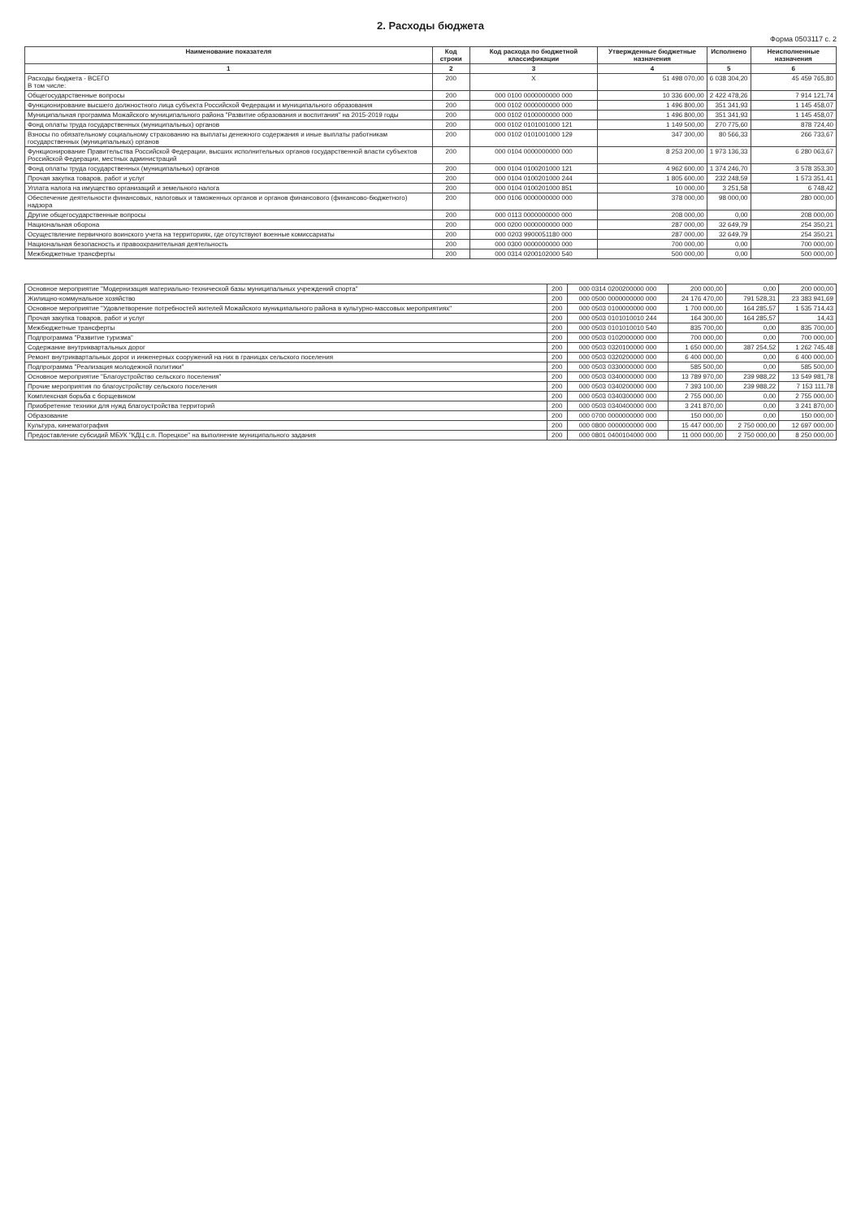2. Расходы бюджета
Форма 0503117 с. 2
| Наименование показателя | Код строки | Код расхода по бюджетной классификации | Утвержденные бюджетные назначения | Исполнено | Неисполненные назначения |
| --- | --- | --- | --- | --- | --- |
| 1 | 2 | 3 | 4 | 5 | 6 |
| Расходы бюджета - ВСЕГО В том числе: | 200 | X | 51 498 070,00 | 6 038 304,20 | 45 459 765,80 |
| Общегосударственные вопросы | 200 | 000 0100 0000000000 000 | 10 336 600,00 | 2 422 478,26 | 7 914 121,74 |
| Функционирование высшего должностного лица субъекта Российской Федерации и муниципального образования | 200 | 000 0102 0000000000 000 | 1 496 800,00 | 351 341,93 | 1 145 458,07 |
| Муниципальная программа Можайского муниципального района "Развитие образования и воспитания" на 2015-2019 годы | 200 | 000 0102 0100000000 000 | 1 496 800,00 | 351 341,93 | 1 145 458,07 |
| Фонд оплаты труда государственных (муниципальных) органов | 200 | 000 0102 0101001000 121 | 1 149 500,00 | 270 775,60 | 878 724,40 |
| Взносы по обязательному социальному страхованию на выплаты денежного содержания и иные выплаты работникам государственных (муниципальных) органов | 200 | 000 0102 0101001000 129 | 347 300,00 | 80 566,33 | 266 733,67 |
| Функционирование Правительства Российской Федерации, высших исполнительных органов государственной власти субъектов Российской Федерации, местных администраций | 200 | 000 0104 0000000000 000 | 8 253 200,00 | 1 973 136,33 | 6 280 063,67 |
| Фонд оплаты труда государственных (муниципальных) органов | 200 | 000 0104 0100201000 121 | 4 962 600,00 | 1 374 246,70 | 3 578 353,30 |
| Прочая закупка товаров, работ и услуг | 200 | 000 0104 0100201000 244 | 1 805 600,00 | 232 248,59 | 1 573 351,41 |
| Уплата налога на имущество организаций и земельного налога | 200 | 000 0104 0100201000 851 | 10 000,00 | 3 251,58 | 6 748,42 |
| Обеспечение деятельности финансовых, налоговых и таможенных органов и органов финансового (финансово-бюджетного) надзора | 200 | 000 0106 0000000000 000 | 378 000,00 | 98 000,00 | 280 000,00 |
| Другие общегосударственные вопросы | 200 | 000 0113 0000000000 000 | 208 000,00 | 0,00 | 208 000,00 |
| Национальная оборона | 200 | 000 0200 0000000000 000 | 287 000,00 | 32 649,79 | 254 350,21 |
| Осуществление первичного воинского учета на территориях, где отсутствуют военные комиссариаты | 200 | 000 0203 9900051180 000 | 287 000,00 | 32 649,79 | 254 350,21 |
| Национальная безопасность и правоохранительная деятельность | 200 | 000 0300 0000000000 000 | 700 000,00 | 0,00 | 700 000,00 |
| Межбюджетные трансферты | 200 | 000 0314 0200102000 540 | 500 000,00 | 0,00 | 500 000,00 |
| Основное мероприятие "Модернизация материально-технической базы муниципальных учреждений спорта" | 200 | 000 0314 0200200000 000 | 200 000,00 | 0,00 | 200 000,00 |
| Жилищно-коммунальное хозяйство | 200 | 000 0500 0000000000 000 | 24 176 470,00 | 791 528,31 | 23 383 941,69 |
| Основное мероприятие "Удовлетворение потребностей жителей Можайского муниципального района в культурно-массовых мероприятиях" | 200 | 000 0503 0100000000 000 | 1 700 000,00 | 164 285,57 | 1 535 714,43 |
| Прочая закупка товаров, работ и услуг | 200 | 000 0503 0101010010 244 | 164 300,00 | 164 285,57 | 14,43 |
| Межбюджетные трансферты | 200 | 000 0503 0101010010 540 | 835 700,00 | 0,00 | 835 700,00 |
| Подпрограмма "Развитие туризма" | 200 | 000 0503 0102000000 000 | 700 000,00 | 0,00 | 700 000,00 |
| Содержание внутриквартальных дорог | 200 | 000 0503 0320100000 000 | 1 650 000,00 | 387 254,52 | 1 262 745,48 |
| Ремонт внутриквартальных дорог и инженерных сооружений на них в границах сельского поселения | 200 | 000 0503 0320200000 000 | 6 400 000,00 | 0,00 | 6 400 000,00 |
| Подпрограмма "Реализация молодежной политики" | 200 | 000 0503 0330000000 000 | 585 500,00 | 0,00 | 585 500,00 |
| Основное мероприятие "Благоустройство сельского поселения" | 200 | 000 0503 0340000000 000 | 13 789 970,00 | 239 988,22 | 13 549 981,78 |
| Прочие мероприятия по благоустройству сельского поселения | 200 | 000 0503 0340200000 000 | 7 393 100,00 | 239 988,22 | 7 153 111,78 |
| Комплексная борьба с борщевиком | 200 | 000 0503 0340300000 000 | 2 755 000,00 | 0,00 | 2 755 000,00 |
| Приобретение техники для нужд благоустройства территорий | 200 | 000 0503 0340400000 000 | 3 241 870,00 | 0,00 | 3 241 870,00 |
| Образование | 200 | 000 0700 0000000000 000 | 150 000,00 | 0,00 | 150 000,00 |
| Культура, кинематография | 200 | 000 0800 0000000000 000 | 15 447 000,00 | 2 750 000,00 | 12 697 000,00 |
| Предоставление субсидий МБУК "КДЦ с.п. Порецкое" на выполнение муниципального задания | 200 | 000 0801 0400104000 000 | 11 000 000,00 | 2 750 000,00 | 8 250 000,00 |